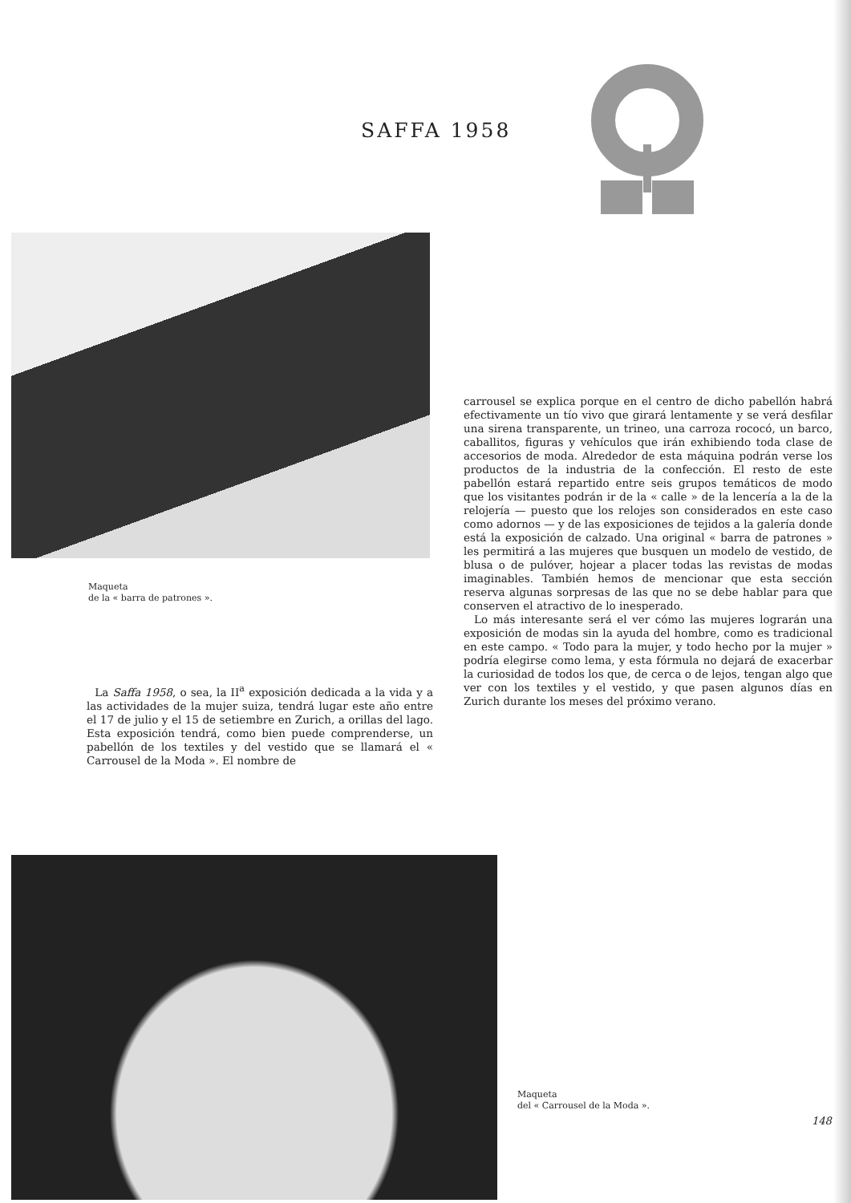SAFFA 1958
Maqueta
de la « barra de patrones ».
carrousel se explica porque en el centro de dicho pabellón habrá efectivamente un tío vivo que girará lentamente y se verá desfilar una sirena transparente, un trineo, una carroza rococó, un barco, caballitos, figuras y vehículos que irán exhibiendo toda clase de accesorios de moda. Alrededor de esta máquina podrán verse los productos de la industria de la confección. El resto de este pabellón estará repartido entre seis grupos temáticos de modo que los visitantes podrán ir de la « calle » de la lencería a la de la relojería — puesto que los relojes son considerados en este caso como adornos — y de las exposiciones de tejidos a la galería donde está la exposición de calzado. Una original « barra de patrones » les permitirá a las mujeres que busquen un modelo de vestido, de blusa o de pulóver, hojear a placer todas las revistas de modas imaginables. También hemos de mencionar que esta sección reserva algunas sorpresas de las que no se debe hablar para que conserven el atractivo de lo inesperado.
Lo más interesante será el ver cómo las mujeres lograrán una exposición de modas sin la ayuda del hombre, como es tradicional en este campo. « Todo para la mujer, y todo hecho por la mujer » podría elegirse como lema, y esta fórmula no dejará de exacerbar la curiosidad de todos los que, de cerca o de lejos, tengan algo que ver con los textiles y el vestido, y que pasen algunos días en Zurich durante los meses del próximo verano.
La Saffa 1958, o sea, la II<sup>a</sup> exposición dedicada a la vida y a las actividades de la mujer suiza, tendrá lugar este año entre el 17 de julio y el 15 de setiembre en Zurich, a orillas del lago. Esta exposición tendrá, como bien puede comprenderse, un pabellón de los textiles y del vestido que se llamará el « Carrousel de la Moda ». El nombre de
Maqueta
del « Carrousel de la Moda ».
148